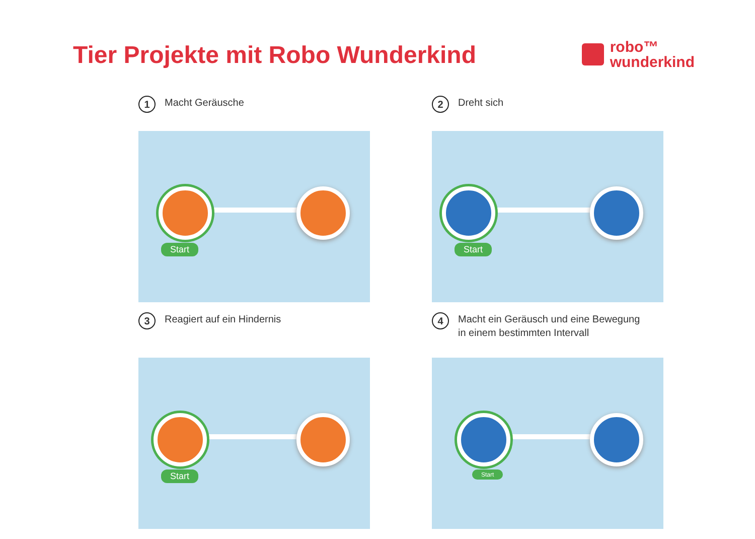Tier Projekte mit Robo Wunderkind
robo™
wunderkind
1 Macht Geräusche
Start
2 Dreht sich
Start
3 Reagiert auf ein Hindernis
Start
4 Macht ein Geräusch und eine Bewegung
in einem bestimmten Intervall
Start